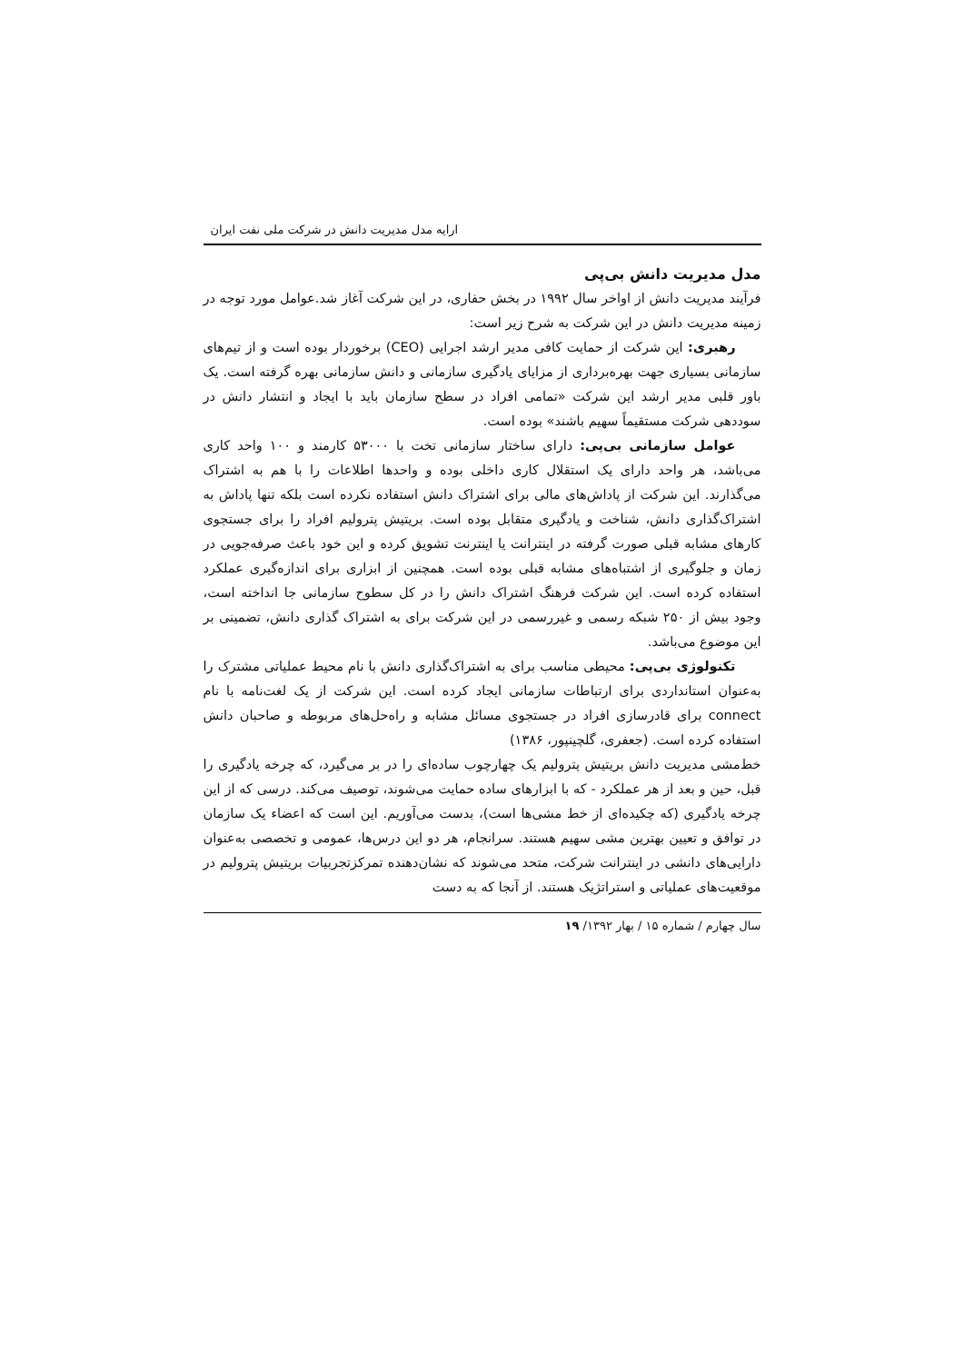ارایه مدل مدیریت دانش در شرکت ملی نفت ایران
مدل مدیریت دانش بی‌پی
فرآیند مدیریت دانش از اواخر سال ۱۹۹۲ در بخش حفاری، در این شرکت آغاز شد.عوامل مورد توجه در زمینه مدیریت دانش در این شرکت به شرح زیر است:
رهبری: این شرکت از حمایت کافی مدیر ارشد اجرایی (CEO) برخوردار بوده است و از تیم‌های سازمانی بسیاری جهت بهره‌برداری از مزایای یادگیری سازمانی و دانش سازمانی بهره گرفته است. یک باور قلبی مدیر ارشد این شرکت «تمامی افراد در سطح سازمان باید با ایجاد و انتشار دانش در سوددهی شرکت مستقیماً سهیم باشند» بوده است.
عوامل سازمانی بی‌پی: دارای ساختار سازمانی تخت با ۵۳۰۰۰ کارمند و ۱۰۰ واحد کاری می‌باشد، هر واحد دارای یک استقلال کاری داخلی بوده و واحدها اطلاعات را با هم به اشتراک می‌گذارند. این شرکت از پاداش‌های مالی برای اشتراک دانش استفاده نکرده است بلکه تنها پاداش به اشتراک‌گذاری دانش، شناخت و یادگیری متقابل بوده است. بریتیش پترولیم افراد را برای جستجوی کارهای مشابه قبلی صورت گرفته در اینترانت یا اینترنت تشویق کرده و این خود باعث صرفه‌جویی در زمان و جلوگیری از اشتباه‌های مشابه قبلی بوده است. همچنین از ابزاری برای اندازه‌گیری عملکرد استفاده کرده است. این شرکت فرهنگ اشتراک دانش را در کل سطوح سازمانی جا انداخته است، وجود بیش از ۲۵۰ شبکه رسمی و غیررسمی در این شرکت برای به اشتراک گذاری دانش، تضمینی بر این موضوع می‌باشد.
تکنولوژی بی‌پی: محیطی مناسب برای به اشتراک‌گذاری دانش با نام محیط عملیاتی مشترک را به‌عنوان استانداردی برای ارتباطات سازمانی ایجاد کرده است. این شرکت از یک لغت‌نامه با نام connect برای قادرسازی افراد در جستجوی مسائل مشابه و راه‌حل‌های مربوطه و صاحبان دانش استفاده کرده است. (جعفری، گلچینپور، ۱۳۸۶)
خط‌مشی مدیریت دانش بریتیش پترولیم یک چهارچوب ساده‌ای را در بر می‌گیرد، که چرخه یادگیری را قبل، حین و بعد از هر عملکرد - که با ابزارهای ساده حمایت می‌شوند، توصیف می‌کند. درسی که از این چرخه یادگیری (که چکیده‌ای از خط مشی‌ها است)، بدست می‌آوریم. این است که اعضاء یک سازمان در توافق و تعیین بهترین مشی سهیم هستند. سرانجام، هر دو این درس‌ها، عمومی و تخصصی به‌عنوان دارایی‌های دانشی در اینترانت شرکت، متحد می‌شوند که نشان‌دهنده تمرکزتجربیات بریتیش پترولیم در موقعیت‌های عملیاتی و استراتژیک هستند. از آنجا که به دست
سال چهارم / شماره ۱۵ / بهار ۱۳۹۲/ ۱۹